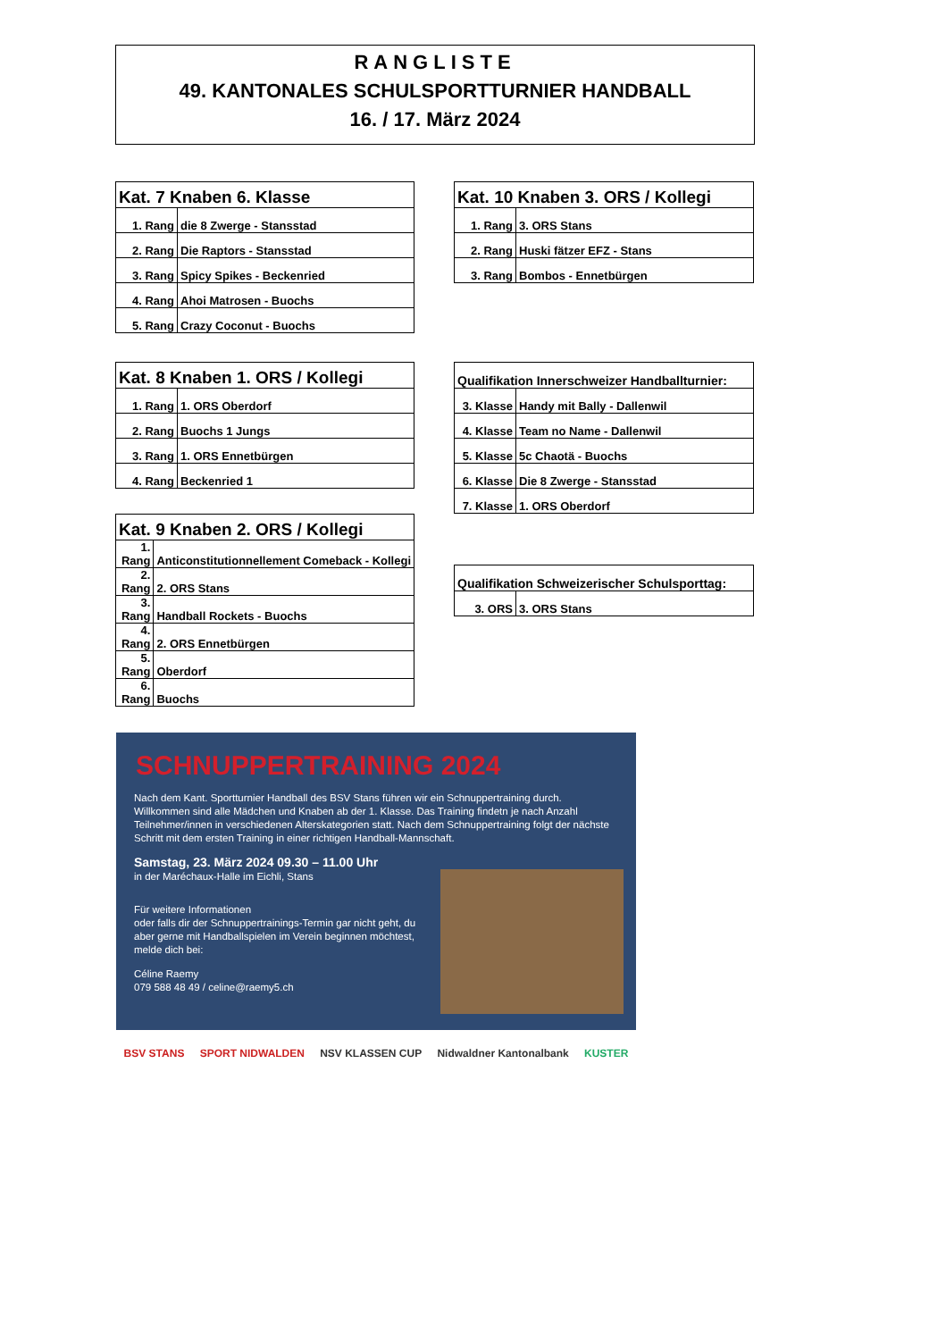RANGLISTE
49. KANTONALES SCHULSPORTTURNIER HANDBALL
16. / 17. März 2024
| Kat. 7 Knaben 6. Klasse | |
| --- | --- |
| 1. Rang | die 8 Zwerge - Stansstad |
| 2. Rang | Die Raptors - Stansstad |
| 3. Rang | Spicy Spikes - Beckenried |
| 4. Rang | Ahoi Matrosen - Buochs |
| 5. Rang | Crazy Coconut - Buochs |
| Kat. 10 Knaben 3. ORS / Kollegi | |
| --- | --- |
| 1. Rang | 3. ORS Stans |
| 2. Rang | Huski fätzer EFZ - Stans |
| 3. Rang | Bombos - Ennetbürgen |
| Kat. 8 Knaben 1. ORS / Kollegi | |
| --- | --- |
| 1. Rang | 1. ORS Oberdorf |
| 2. Rang | Buochs 1 Jungs |
| 3. Rang | 1. ORS Ennetbürgen |
| 4. Rang | Beckenried 1 |
| Qualifikation Innerschweizer Handballturnier: | |
| --- | --- |
| 3. Klasse | Handy mit Bally - Dallenwil |
| 4. Klasse | Team no Name - Dallenwil |
| 5. Klasse | 5c Chaotä - Buochs |
| 6. Klasse | Die 8 Zwerge - Stansstad |
| 7. Klasse | 1. ORS Oberdorf |
| Kat. 9 Knaben 2. ORS / Kollegi | |
| --- | --- |
| 1. Rang | Anticonstitutionnellement Comeback - Kollegi |
| 2. Rang | 2. ORS Stans |
| 3. Rang | Handball Rockets - Buochs |
| 4. Rang | 2. ORS Ennetbürgen |
| 5. Rang | Oberdorf |
| 6. Rang | Buochs |
| Qualifikation Schweizerischer Schulsporttag: | |
| --- | --- |
| 3. ORS | 3. ORS Stans |
SCHNUPPERTRAINING 2024
Nach dem Kant. Sportturnier Handball des BSV Stans führen wir ein Schnuppertraining durch. Willkommen sind alle Mädchen und Knaben ab der 1. Klasse. Das Training findetn je nach Anzahl Teilnehmer/innen in verschiedenen Alterskategorien statt. Nach dem Schnuppertraining folgt der nächste Schritt mit dem ersten Training in einer richtigen Handball-Mannschaft.
Samstag, 23. März 2024 09.30 – 11.00 Uhr
in der Maréchaux-Halle im Eichli, Stans
Für weitere Informationen
oder falls dir der Schnuppertrainings-Termin gar nicht geht, du aber gerne mit Handballspielen im Verein beginnen möchtest, melde dich bei:
Céline Raemy
079 588 48 49 / celine@raemy5.ch
BSV STANS SPORT NIDWALDEN NSV KLASSEN CUP Nidwaldner Kantonalbank KUSTER